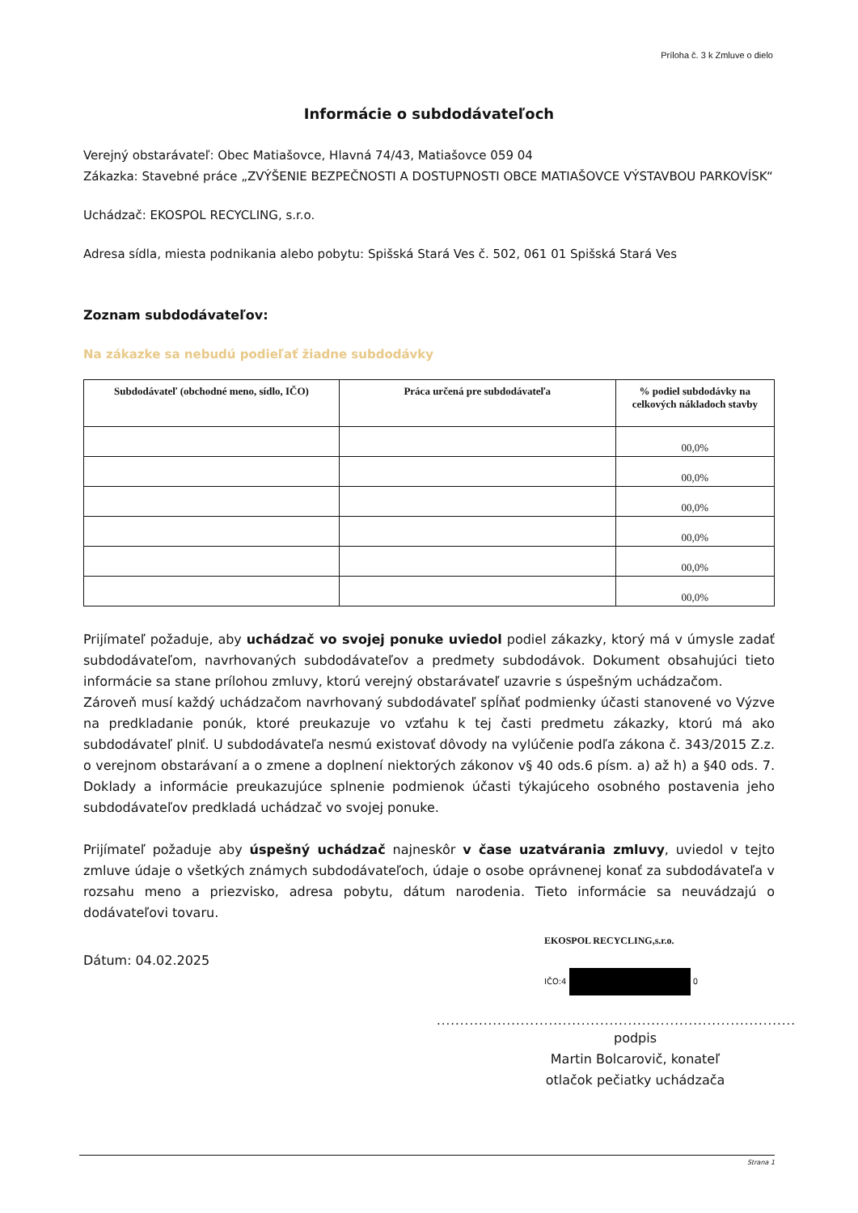Príloha č. 3 k Zmluve o dielo
Informácie o subdodávateľoch
Verejný obstarávateľ: Obec Matiašovce, Hlavná 74/43, Matiašovce 059 04
Zákazka: Stavebné práce „ZVÝŠENIE BEZPEČNOSTI A DOSTUPNOSTI OBCE MATIAŠOVCE VÝSTAVBOU PARKOVÍSK“
Uchádzač: EKOSPOL RECYCLING, s.r.o.
Adresa sídla, miesta podnikania alebo pobytu: Spišská Stará Ves č. 502, 061 01 Spišská Stará Ves
Zoznam subdodávateľov:
Na zákazke sa nebudú podieľať žiadne subdodávky
| Subdodávateľ (obchodné meno, sídlo, IČO) | Práca určená pre subdodávateľa | % podiel subdodávky na celkových nákladoch stavby |
| --- | --- | --- |
| | | 00,0% |
| | | 00,0% |
| | | 00,0% |
| | | 00,0% |
| | | 00,0% |
| | | 00,0% |
Prijímateľ požaduje, aby uchádzač vo svojej ponuke uviedol podiel zákazky, ktorý má v úmysle zadať subdodávateľom, navrhovaných subdodávateľov a predmety subdodávok. Dokument obsahujúci tieto informácie sa stane prílohou zmluvy, ktorú verejný obstarávateľ uzavrie s úspešným uchádzačom.
Zároveň musí každý uchádzačom navrhovaný subdodávateľ spĺňať podmienky účasti stanovené vo Výzve na predkladanie ponúk, ktoré preukazuje vo vzťahu k tej časti predmetu zákazky, ktorú má ako subdodávateľ plniť. U subdodávateľa nesmú existovať dôvody na vylúčenie podľa zákona č. 343/2015 Z.z. o verejnom obstarávaní a o zmene a doplnení niektorých zákonov v§ 40 ods.6 písm. a) až h) a §40 ods. 7. Doklady a informácie preukazujúce splnenie podmienok účasti týkajúceho osobného postavenia jeho subdodávateľov predkladá uchádzač vo svojej ponuke.
Prijímateľ požaduje aby úspešný uchádzač najneskôr v čase uzatvárania zmluvy, uviedol v tejto zmluve údaje o všetkých známych subdodávateľoch, údaje o osobe oprávnenej konať za subdodávateľa v rozsahu meno a priezvisko, adresa pobytu, dátum narodenia. Tieto informácie sa neuvádzajú o dodávateľovi tovaru.
EKOSPOL RECYCLING,s.r.o.
Dátum: 04.02.2025
IČO:4 0
.............................................................................
podpis
Martin Bolcarovič, konateľ
otlačok pečiatky uchádzača
Strana 1